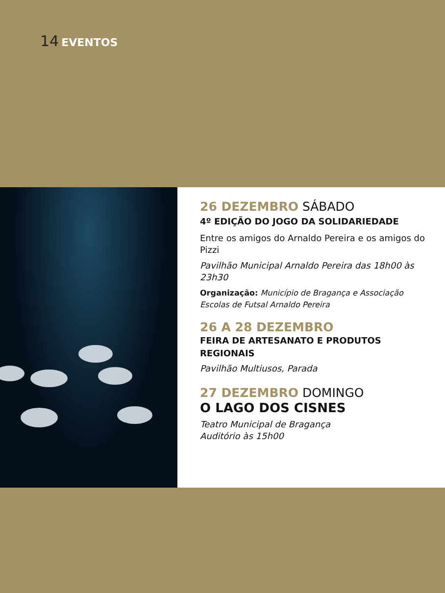14 EVENTOS
26 DEZEMBRO SÁBADO
4º EDIÇÃO DO JOGO DA SOLIDARIEDADE
Entre os amigos do Arnaldo Pereira e os amigos do Pizzi
Pavilhão Municipal Arnaldo Pereira das 18h00 às 23h30
Organização: Município de Bragança e Associação Escolas de Futsal Arnaldo Pereira
26 A 28 DEZEMBRO
FEIRA DE ARTESANATO E PRODUTOS REGIONAIS
Pavilhão Multiusos, Parada
27 DEZEMBRO DOMINGO
O LAGO DOS CISNES
Teatro Municipal de Bragança
Auditório às 15h00